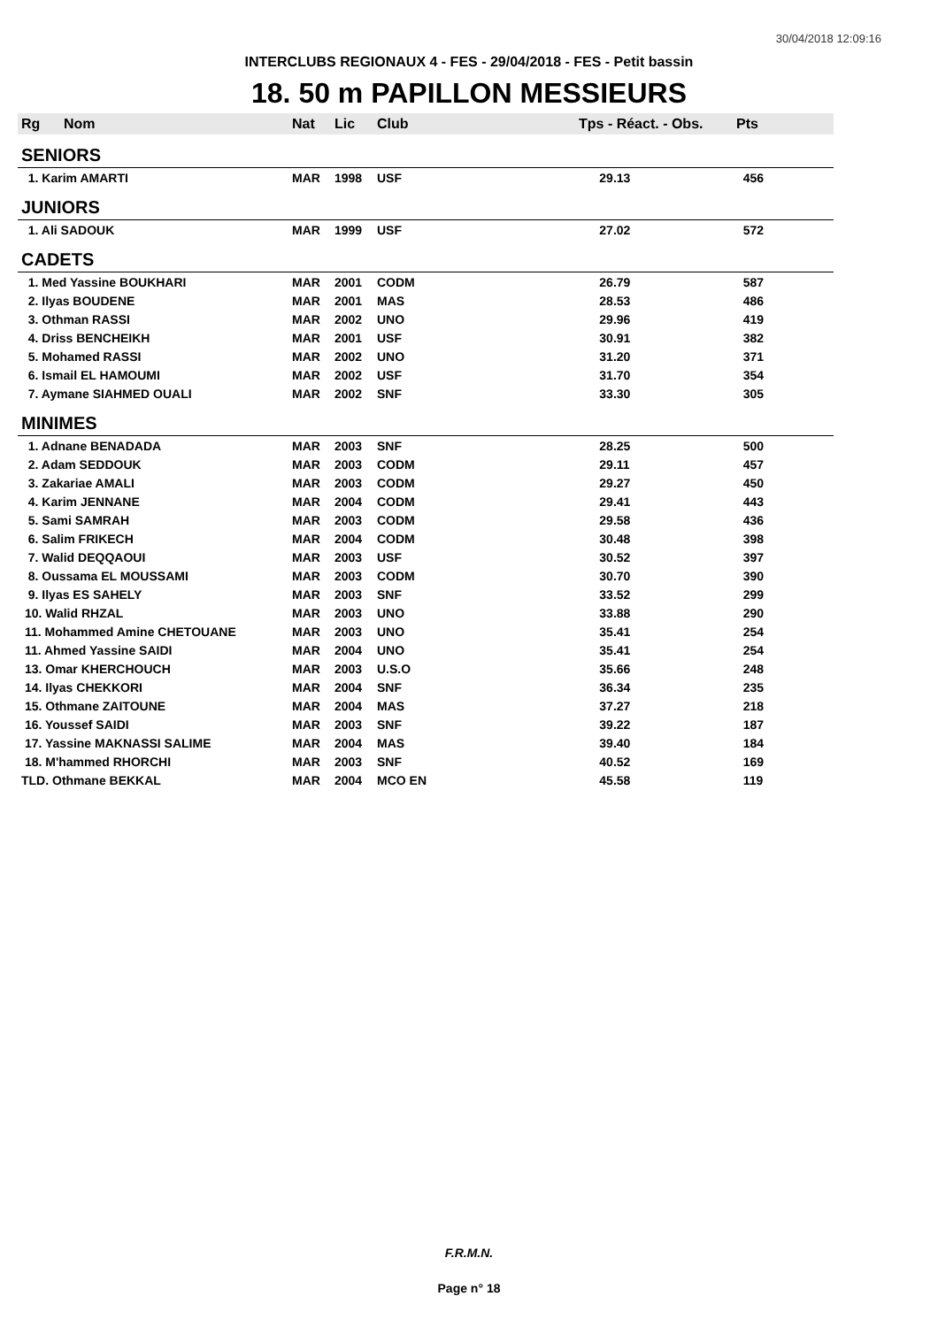30/04/2018 12:09:16
INTERCLUBS REGIONAUX 4 - FES - 29/04/2018 - FES - Petit bassin
18. 50 m PAPILLON MESSIEURS
| Rg | Nom | Nat | Lic | Club | Tps - Réact. - Obs. | Pts |
| --- | --- | --- | --- | --- | --- | --- |
| SENIORS | | | | | | |
| 1. Karim AMARTI | | MAR | 1998 | USF | 29.13 | 456 |
| JUNIORS | | | | | | |
| 1. Ali SADOUK | | MAR | 1999 | USF | 27.02 | 572 |
| CADETS | | | | | | |
| 1. Med Yassine BOUKHARI | | MAR | 2001 | CODM | 26.79 | 587 |
| 2. Ilyas BOUDENE | | MAR | 2001 | MAS | 28.53 | 486 |
| 3. Othman RASSI | | MAR | 2002 | UNO | 29.96 | 419 |
| 4. Driss BENCHEIKH | | MAR | 2001 | USF | 30.91 | 382 |
| 5. Mohamed RASSI | | MAR | 2002 | UNO | 31.20 | 371 |
| 6. Ismail EL HAMOUMI | | MAR | 2002 | USF | 31.70 | 354 |
| 7. Aymane SIAHMED OUALI | | MAR | 2002 | SNF | 33.30 | 305 |
| MINIMES | | | | | | |
| 1. Adnane BENADADA | | MAR | 2003 | SNF | 28.25 | 500 |
| 2. Adam SEDDOUK | | MAR | 2003 | CODM | 29.11 | 457 |
| 3. Zakariae AMALI | | MAR | 2003 | CODM | 29.27 | 450 |
| 4. Karim JENNANE | | MAR | 2004 | CODM | 29.41 | 443 |
| 5. Sami SAMRAH | | MAR | 2003 | CODM | 29.58 | 436 |
| 6. Salim FRIKECH | | MAR | 2004 | CODM | 30.48 | 398 |
| 7. Walid DEQQAOUI | | MAR | 2003 | USF | 30.52 | 397 |
| 8. Oussama EL MOUSSAMI | | MAR | 2003 | CODM | 30.70 | 390 |
| 9. Ilyas ES SAHELY | | MAR | 2003 | SNF | 33.52 | 299 |
| 10. Walid RHZAL | | MAR | 2003 | UNO | 33.88 | 290 |
| 11. Mohammed Amine CHETOUANE | | MAR | 2003 | UNO | 35.41 | 254 |
| 11. Ahmed Yassine SAIDI | | MAR | 2004 | UNO | 35.41 | 254 |
| 13. Omar KHERCHOUCH | | MAR | 2003 | U.S.O | 35.66 | 248 |
| 14. Ilyas CHEKKORI | | MAR | 2004 | SNF | 36.34 | 235 |
| 15. Othmane ZAITOUNE | | MAR | 2004 | MAS | 37.27 | 218 |
| 16. Youssef SAIDI | | MAR | 2003 | SNF | 39.22 | 187 |
| 17. Yassine MAKNASSI SALIME | | MAR | 2004 | MAS | 39.40 | 184 |
| 18. M'hammed RHORCHI | | MAR | 2003 | SNF | 40.52 | 169 |
| TLD. Othmane BEKKAL | | MAR | 2004 | MCO EN | 45.58 | 119 |
F.R.M.N.
Page n° 18